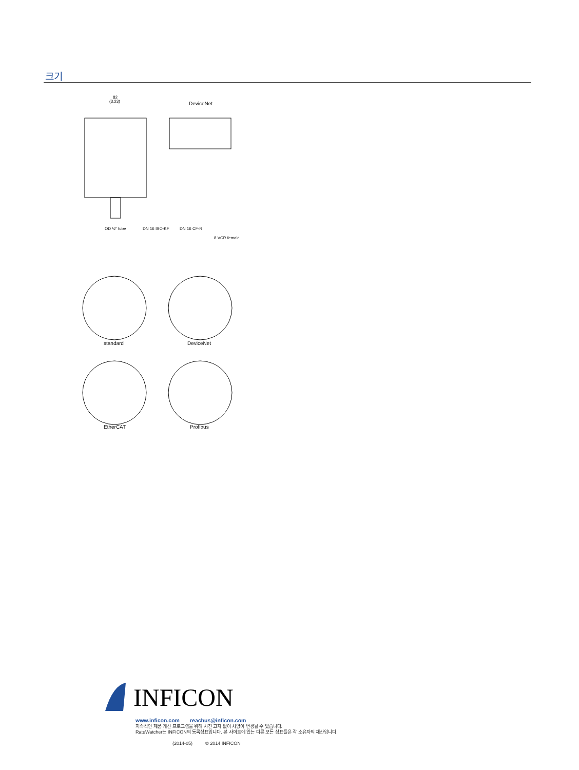크기
82
(3.23)
DeviceNet
OD ½" tube
DN 16 ISO-KF
DN 16 CF-R
8 VCR female
standard
DeviceNet
EtherCAT
Profibus
INFICON
www.inficon.com reachus@inficon.com
지속적인 제품 개선 프로그램을 위해 사전 고지 없이 사양이 변경될 수 있습니다.
RateWatcher는 INFICON의 등록상표입니다. 본 사이트에 있는 다른 모든 상표들은 각 소유자의 재산입니다.
(2014-05) © 2014 INFICON